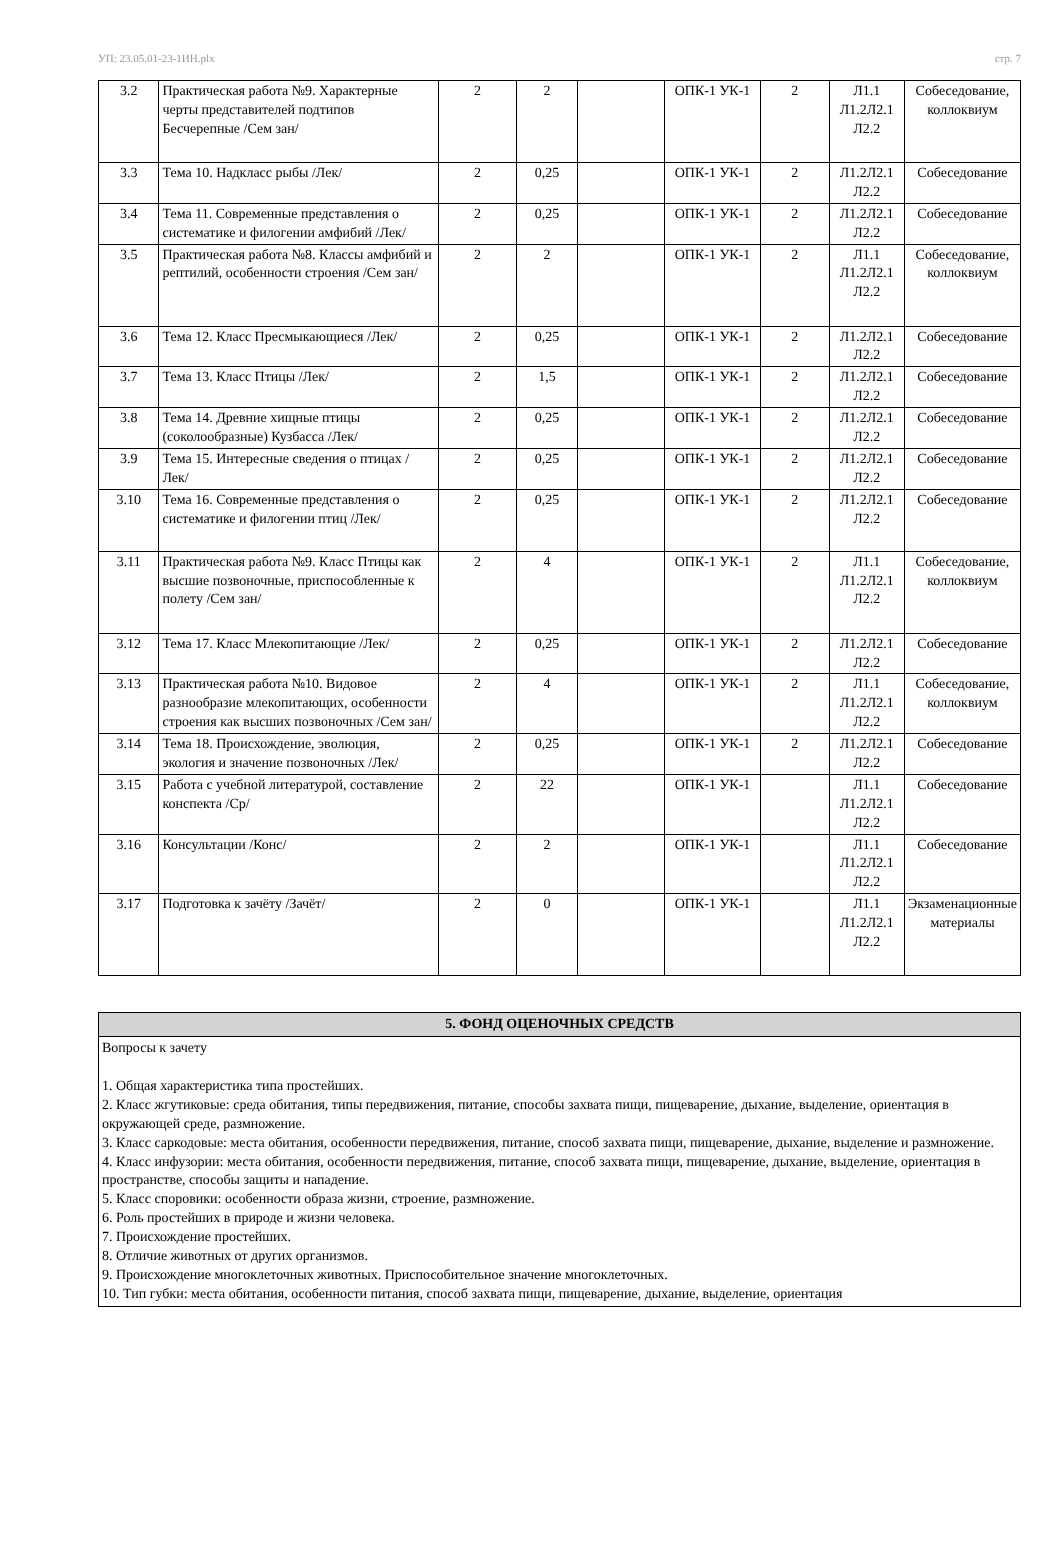УП: 23.05.01-23-1ИН.plx стр. 7
| 3.2 | Практическая работа №9. Характерные черты представителей подтипов Бесчерепные /Сем зан/ | 2 | 2 | | ОПК-1 УК-1 | 2 | Л1.1 Л1.2Л2.1 Л2.2 | Собеседование, коллоквиум |
| 3.3 | Тема 10. Надкласс рыбы /Лек/ | 2 | 0,25 | | ОПК-1 УК-1 | 2 | Л1.2Л2.1 Л2.2 | Собеседование |
| 3.4 | Тема 11. Современные представления о систематике и филогении амфибий /Лек/ | 2 | 0,25 | | ОПК-1 УК-1 | 2 | Л1.2Л2.1 Л2.2 | Собеседование |
| 3.5 | Практическая работа №8. Классы амфибий и рептилий, особенности строения /Сем зан/ | 2 | 2 | | ОПК-1 УК-1 | 2 | Л1.1 Л1.2Л2.1 Л2.2 | Собеседование, коллоквиум |
| 3.6 | Тема 12. Класс Пресмыкающиеся /Лек/ | 2 | 0,25 | | ОПК-1 УК-1 | 2 | Л1.2Л2.1 Л2.2 | Собеседование |
| 3.7 | Тема 13. Класс Птицы /Лек/ | 2 | 1,5 | | ОПК-1 УК-1 | 2 | Л1.2Л2.1 Л2.2 | Собеседование |
| 3.8 | Тема 14. Древние хищные птицы (соколообразные) Кузбасса /Лек/ | 2 | 0,25 | | ОПК-1 УК-1 | 2 | Л1.2Л2.1 Л2.2 | Собеседование |
| 3.9 | Тема 15. Интересные сведения о птицах /Лек/ | 2 | 0,25 | | ОПК-1 УК-1 | 2 | Л1.2Л2.1 Л2.2 | Собеседование |
| 3.10 | Тема 16. Современные представления о систематике и филогении птиц /Лек/ | 2 | 0,25 | | ОПК-1 УК-1 | 2 | Л1.2Л2.1 Л2.2 | Собеседование |
| 3.11 | Практическая работа №9. Класс Птицы как высшие позвоночные, приспособленные к полету /Сем зан/ | 2 | 4 | | ОПК-1 УК-1 | 2 | Л1.1 Л1.2Л2.1 Л2.2 | Собеседование, коллоквиум |
| 3.12 | Тема 17. Класс Млекопитающие /Лек/ | 2 | 0,25 | | ОПК-1 УК-1 | 2 | Л1.2Л2.1 Л2.2 | Собеседование |
| 3.13 | Практическая работа №10. Видовое разнообразие млекопитающих, особенности строения как высших позвоночных /Сем зан/ | 2 | 4 | | ОПК-1 УК-1 | 2 | Л1.1 Л1.2Л2.1 Л2.2 | Собеседование, коллоквиум |
| 3.14 | Тема 18. Происхождение, эволюция, экология и значение позвоночных /Лек/ | 2 | 0,25 | | ОПК-1 УК-1 | 2 | Л1.2Л2.1 Л2.2 | Собеседование |
| 3.15 | Работа с учебной литературой, составление конспекта /Ср/ | 2 | 22 | | ОПК-1 УК-1 | | Л1.1 Л1.2Л2.1 Л2.2 | Собеседование |
| 3.16 | Консультации /Конс/ | 2 | 2 | | ОПК-1 УК-1 | | Л1.1 Л1.2Л2.1 Л2.2 | Собеседование |
| 3.17 | Подготовка к зачёту /Зачёт/ | 2 | 0 | | ОПК-1 УК-1 | | Л1.1 Л1.2Л2.1 Л2.2 | Экзаменационные материалы |
| 5. ФОНД ОЦЕНОЧНЫХ СРЕДСТВ |
| --- |
| Вопросы к зачету 1. Общая характеристика типа простейших. 2. Класс жгутиковые: среда обитания, типы передвижения, питание, способы захвата пищи, пищеварение, дыхание, выделение, ориентация в окружающей среде, размножение. 3. Класс саркодовые: места обитания, особенности передвижения, питание, способ захвата пищи, пищеварение, дыхание, выделение и размножение. 4. Класс инфузории: места обитания, особенности передвижения, питание, способ захвата пищи, пищеварение, дыхание, выделение, ориентация в пространстве, способы защиты и нападение. 5. Класс споровики: особенности образа жизни, строение, размножение. 6. Роль простейших в природе и жизни человека. 7. Происхождение простейших. 8. Отличие животных от других организмов. 9. Происхождение многоклеточных животных. Приспособительное значение многоклеточных. 10. Тип губки: места обитания, особенности питания, способ захвата пищи, пищеварение, дыхание, выделение, ориентация |